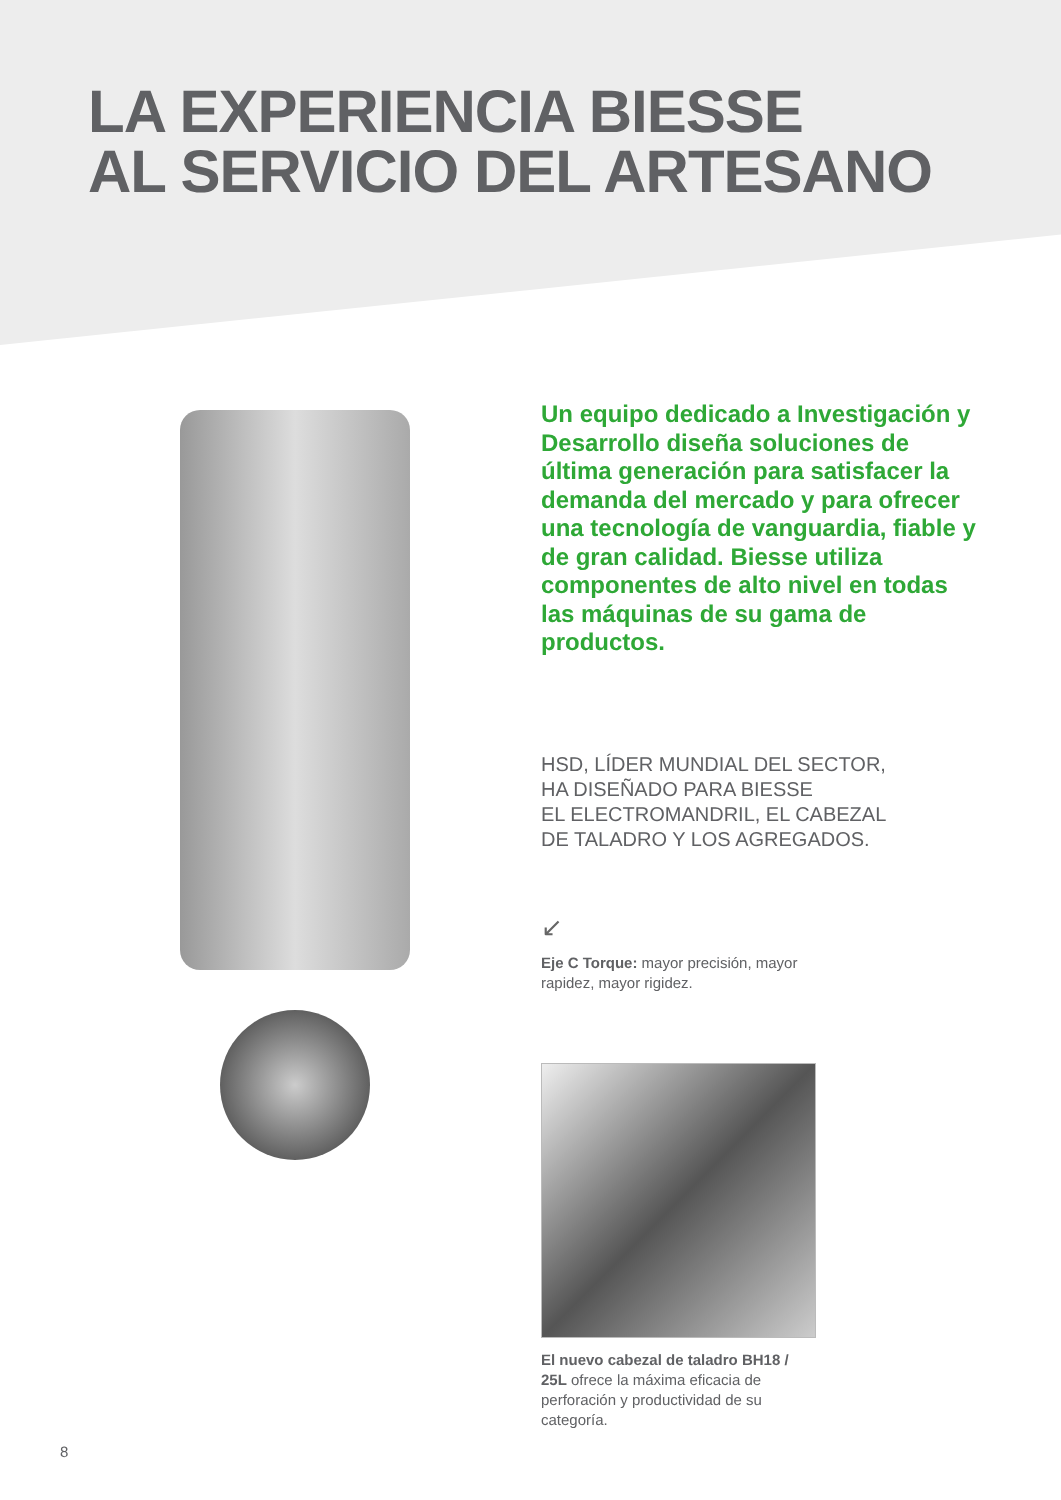LA EXPERIENCIA BIESSE
AL SERVICIO DEL ARTESANO
Un equipo dedicado a Investigación y Desarrollo diseña soluciones de última generación para satisfacer la demanda del mercado y para ofrecer una tecnología de vanguardia, fiable y de gran calidad. Biesse utiliza componentes de alto nivel en todas las máquinas de su gama de productos.
HSD, LÍDER MUNDIAL DEL SECTOR,
HA DISEÑADO PARA BIESSE
EL ELECTROMANDRIL, EL CABEZAL
DE TALADRO Y LOS AGREGADOS.
↙
Eje C Torque: mayor precisión, mayor rapidez, mayor rigidez.
El nuevo cabezal de taladro BH18 / 25L ofrece la máxima eficacia de perforación y productividad de su categoría.
8